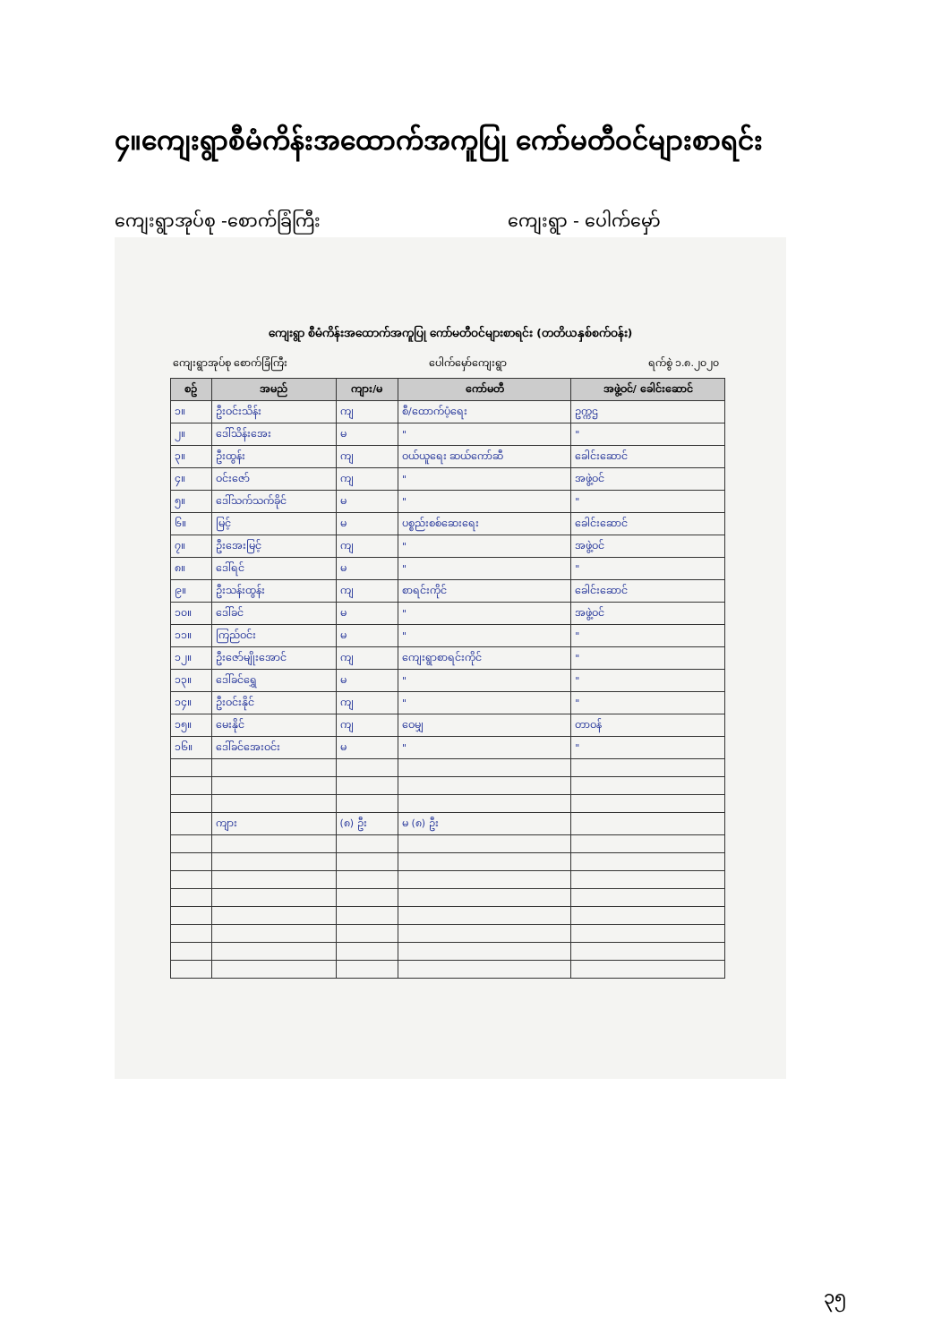၄။ကျေးရွာစီမံကိန်းအထောက်အကူပြု ကော်မတီဝင်များစာရင်း
ကျေးရွာအုပ်စု -စောက်ခြံကြီး ကျေးရွာ - ပေါက်မှော်
ကျေးရွာ စီမံကိန်းအထောက်အကူပြု ကော်မတီဝင်များစာရင်း (တတိယနှစ်စက်ဝန်း)
ကျေးရွာအုပ်စု စောက်ခြံကြီး ပေါက်မှော်ကျေးရွာ ရက်စွဲ ၁.၈.၂၀၂၀
| စဥ် | အမည် | ကျား/မ | ကော်မတီ | အဖွဲ့ဝင်/ ခေါင်းဆောင် |
| --- | --- | --- | --- | --- |
| ၁။ | ဦးဝင်းသိန်း | ကျ | စီ/ထောက်ပံ့ရေး | ဥက္ကဌ |
| ၂။ | ဒေါ်သိန်းအေး | မ | " | " |
| ၃။ | ဦးထွန်း | ကျ | ဝယ်ယူရေး ဆယ်ကော်ဆီ | ခေါင်းဆောင် |
| ၄။ | ဝင်းဇော် | ကျ | " | အဖွဲ့ဝင် |
| ၅။ | ဒေါ်သက်သက်ခိုင် | မ | " | " |
| ၆။ | မြင့် | မ | ပစ္စည်းစစ်ဆေးရေး | ခေါင်းဆောင် |
| ၇။ | ဦးအေးမြင့် | ကျ | " | အဖွဲ့ဝင် |
| ၈။ | ဒေါ်ရင် | မ | " | " |
| ၉။ | ဦးသန်းထွန်း | ကျ | စာရင်းကိုင် | ခေါင်းဆောင် |
| ၁၀။ | ဒေါ်ခင် | မ | " | အဖွဲ့ဝင် |
| ၁၁။ | ကြည်ဝင်း | မ | " | " |
| ၁၂။ | ဦးဇော်မျိုးအောင် | ကျ | ကျေးရွာစာရင်းကိုင် | " |
| ၁၃။ | ဒေါ်ခင်ရွှေ | မ | " | " |
| ၁၄။ | ဦးဝင်းနိုင် | ကျ | " | " |
| ၁၅။ | မေးနိုင် | ကျ | ဝေမျှ | တာဝန် |
| ၁၆။ | ဒေါ်ခင်အေးဝင်း | မ | " | " |
| | ကျား | (၈) ဦး | မ (၈) ဦး | |
၃၅